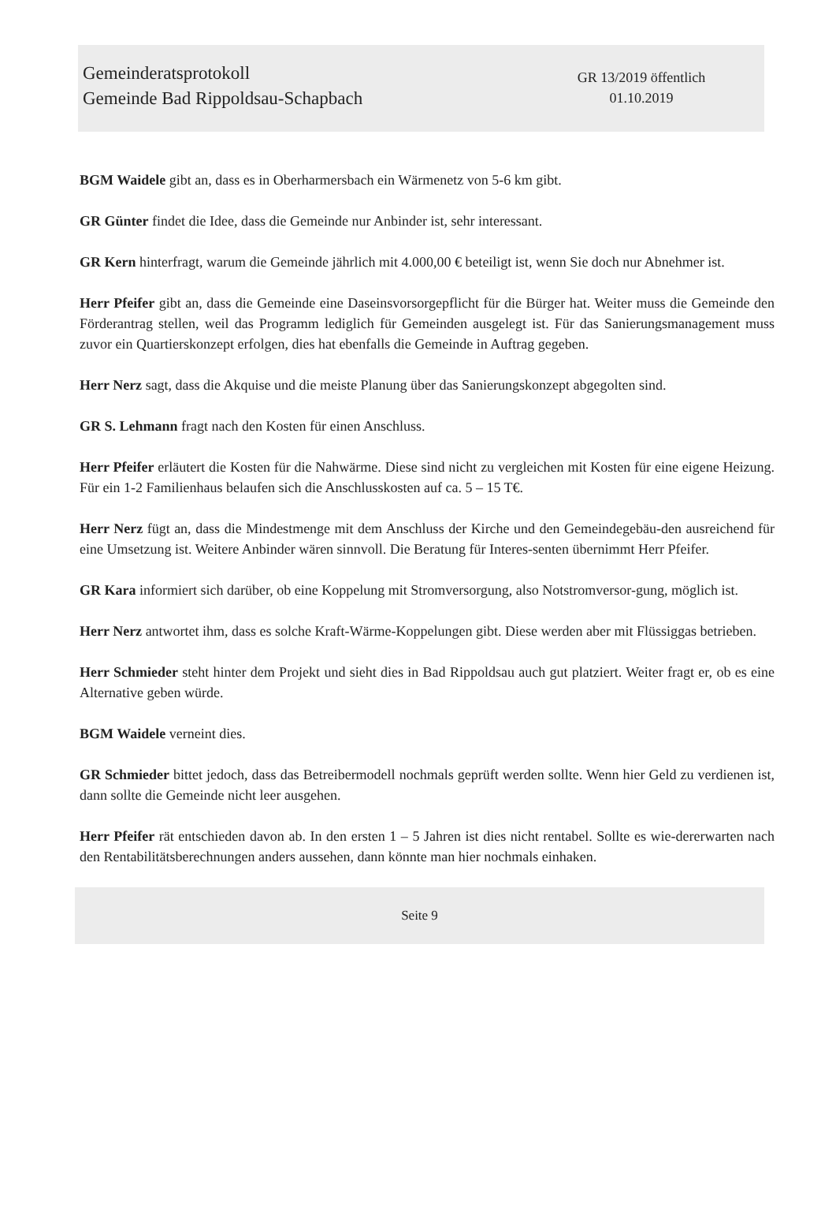Gemeinderatsprotokoll
Gemeinde Bad Rippoldsau-Schapbach
GR 13/2019 öffentlich
01.10.2019
BGM Waidele gibt an, dass es in Oberharmersbach ein Wärmenetz von 5-6 km gibt.
GR Günter findet die Idee, dass die Gemeinde nur Anbinder ist, sehr interessant.
GR Kern hinterfragt, warum die Gemeinde jährlich mit 4.000,00 € beteiligt ist, wenn Sie doch nur Abnehmer ist.
Herr Pfeifer gibt an, dass die Gemeinde eine Daseinsvorsorgepflicht für die Bürger hat. Weiter muss die Gemeinde den Förderantrag stellen, weil das Programm lediglich für Gemeinden ausgelegt ist. Für das Sanierungsmanagement muss zuvor ein Quartierskonzept erfolgen, dies hat ebenfalls die Gemeinde in Auftrag gegeben.
Herr Nerz sagt, dass die Akquise und die meiste Planung über das Sanierungskonzept abgegolten sind.
GR S. Lehmann fragt nach den Kosten für einen Anschluss.
Herr Pfeifer erläutert die Kosten für die Nahwärme. Diese sind nicht zu vergleichen mit Kosten für eine eigene Heizung. Für ein 1-2 Familienhaus belaufen sich die Anschlusskosten auf ca. 5 – 15 T€.
Herr Nerz fügt an, dass die Mindestmenge mit dem Anschluss der Kirche und den Gemeindegebäu-den ausreichend für eine Umsetzung ist. Weitere Anbinder wären sinnvoll. Die Beratung für Interes-senten übernimmt Herr Pfeifer.
GR Kara informiert sich darüber, ob eine Koppelung mit Stromversorgung, also Notstromversor-gung, möglich ist.
Herr Nerz antwortet ihm, dass es solche Kraft-Wärme-Koppelungen gibt. Diese werden aber mit Flüssiggas betrieben.
Herr Schmieder steht hinter dem Projekt und sieht dies in Bad Rippoldsau auch gut platziert. Weiter fragt er, ob es eine Alternative geben würde.
BGM Waidele verneint dies.
GR Schmieder bittet jedoch, dass das Betreibermodell nochmals geprüft werden sollte. Wenn hier Geld zu verdienen ist, dann sollte die Gemeinde nicht leer ausgehen.
Herr Pfeifer rät entschieden davon ab. In den ersten 1 – 5 Jahren ist dies nicht rentabel. Sollte es wie-dererwarten nach den Rentabilitätsberechnungen anders aussehen, dann könnte man hier nochmals einhaken.
Seite 9